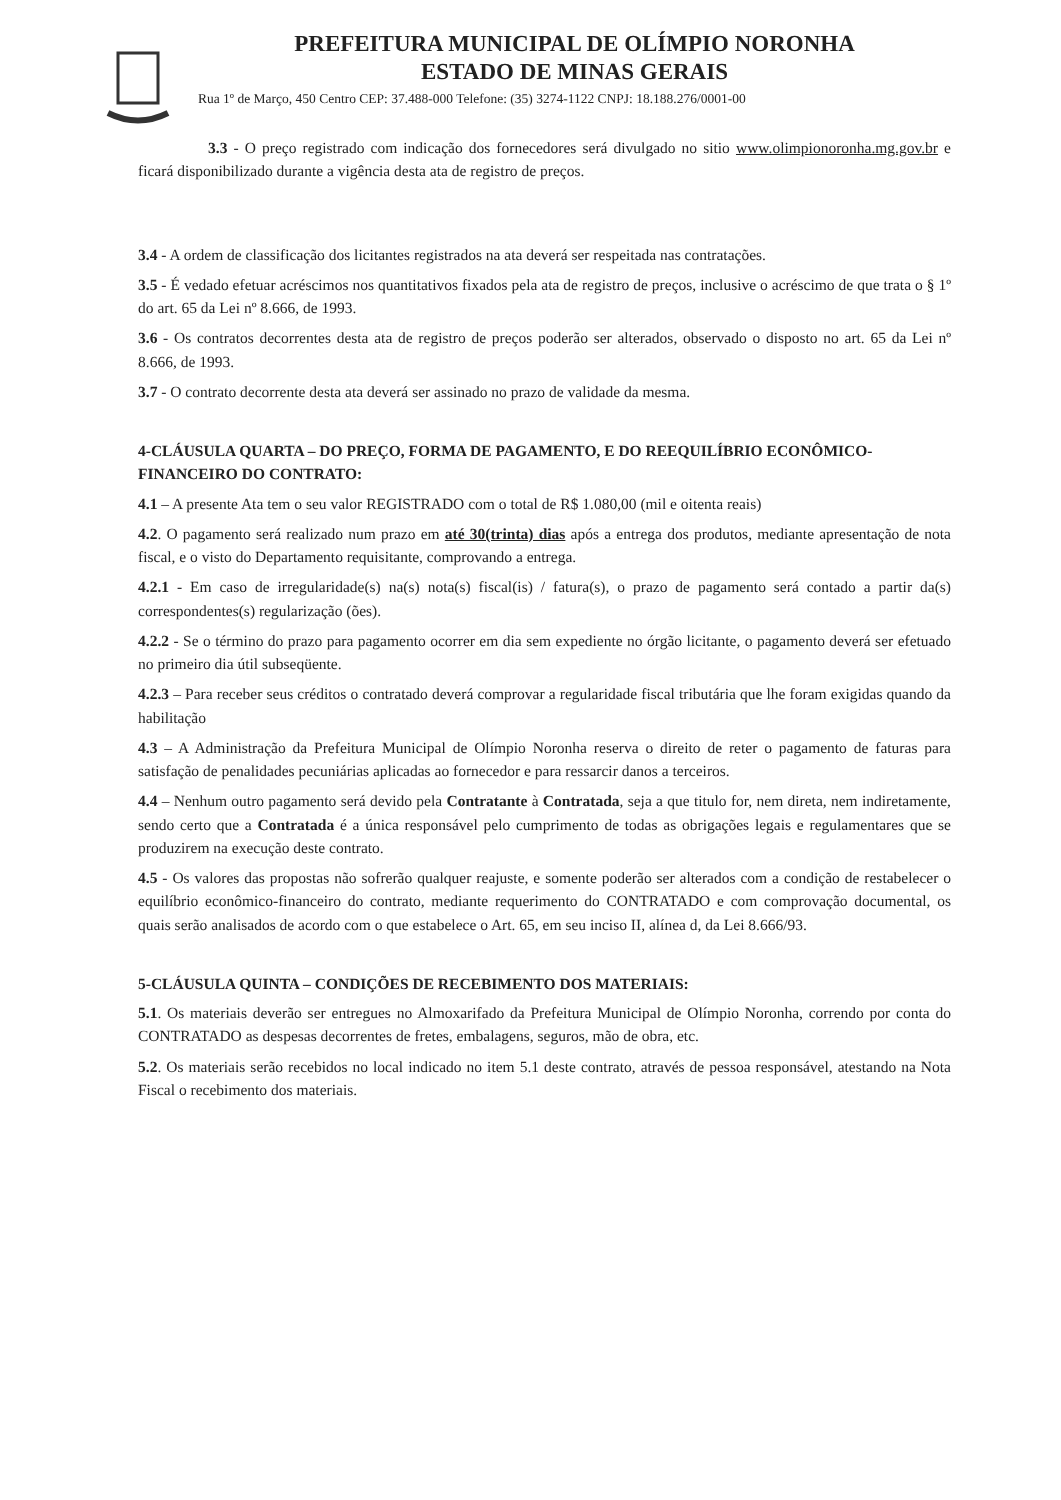PREFEITURA MUNICIPAL DE OLÍMPIO NORONHA
ESTADO DE MINAS GERAIS
Rua 1º de Março, 450 Centro CEP: 37.488-000 Telefone: (35) 3274-1122 CNPJ: 18.188.276/0001-00
3.3 - O preço registrado com indicação dos fornecedores será divulgado no sitio www.olimpionoronha.mg.gov.br e ficará disponibilizado durante a vigência desta ata de registro de preços.
3.4 - A ordem de classificação dos licitantes registrados na ata deverá ser respeitada nas contratações.
3.5 - É vedado efetuar acréscimos nos quantitativos fixados pela ata de registro de preços, inclusive o acréscimo de que trata o § 1º do art. 65 da Lei nº 8.666, de 1993.
3.6 - Os contratos decorrentes desta ata de registro de preços poderão ser alterados, observado o disposto no art. 65 da Lei nº 8.666, de 1993.
3.7 - O contrato decorrente desta ata deverá ser assinado no prazo de validade da mesma.
4-CLÁUSULA QUARTA – DO PREÇO, FORMA DE PAGAMENTO, E DO REEQUILÍBRIO ECONÔMICO-FINANCEIRO DO CONTRATO:
4.1 – A presente Ata tem o seu valor REGISTRADO com o total de R$ 1.080,00 (mil e oitenta reais)
4.2. O pagamento será realizado num prazo em até 30(trinta) dias após a entrega dos produtos, mediante apresentação de nota fiscal, e o visto do Departamento requisitante, comprovando a entrega.
4.2.1 - Em caso de irregularidade(s) na(s) nota(s) fiscal(is) / fatura(s), o prazo de pagamento será contado a partir da(s) correspondentes(s) regularização (ões).
4.2.2 - Se o término do prazo para pagamento ocorrer em dia sem expediente no órgão licitante, o pagamento deverá ser efetuado no primeiro dia útil subseqüente.
4.2.3 – Para receber seus créditos o contratado deverá comprovar a regularidade fiscal tributária que lhe foram exigidas quando da habilitação
4.3 – A Administração da Prefeitura Municipal de Olímpio Noronha reserva o direito de reter o pagamento de faturas para satisfação de penalidades pecuniárias aplicadas ao fornecedor e para ressarcir danos a terceiros.
4.4 – Nenhum outro pagamento será devido pela Contratante à Contratada, seja a que titulo for, nem direta, nem indiretamente, sendo certo que a Contratada é a única responsável pelo cumprimento de todas as obrigações legais e regulamentares que se produzirem na execução deste contrato.
4.5 - Os valores das propostas não sofrerão qualquer reajuste, e somente poderão ser alterados com a condição de restabelecer o equilíbrio econômico-financeiro do contrato, mediante requerimento do CONTRATADO e com comprovação documental, os quais serão analisados de acordo com o que estabelece o Art. 65, em seu inciso II, alínea d, da Lei 8.666/93.
5-CLÁUSULA QUINTA – CONDIÇÕES DE RECEBIMENTO DOS MATERIAIS:
5.1. Os materiais deverão ser entregues no Almoxarifado da Prefeitura Municipal de Olímpio Noronha, correndo por conta do CONTRATADO as despesas decorrentes de fretes, embalagens, seguros, mão de obra, etc.
5.2. Os materiais serão recebidos no local indicado no item 5.1 deste contrato, através de pessoa responsável, atestando na Nota Fiscal o recebimento dos materiais.